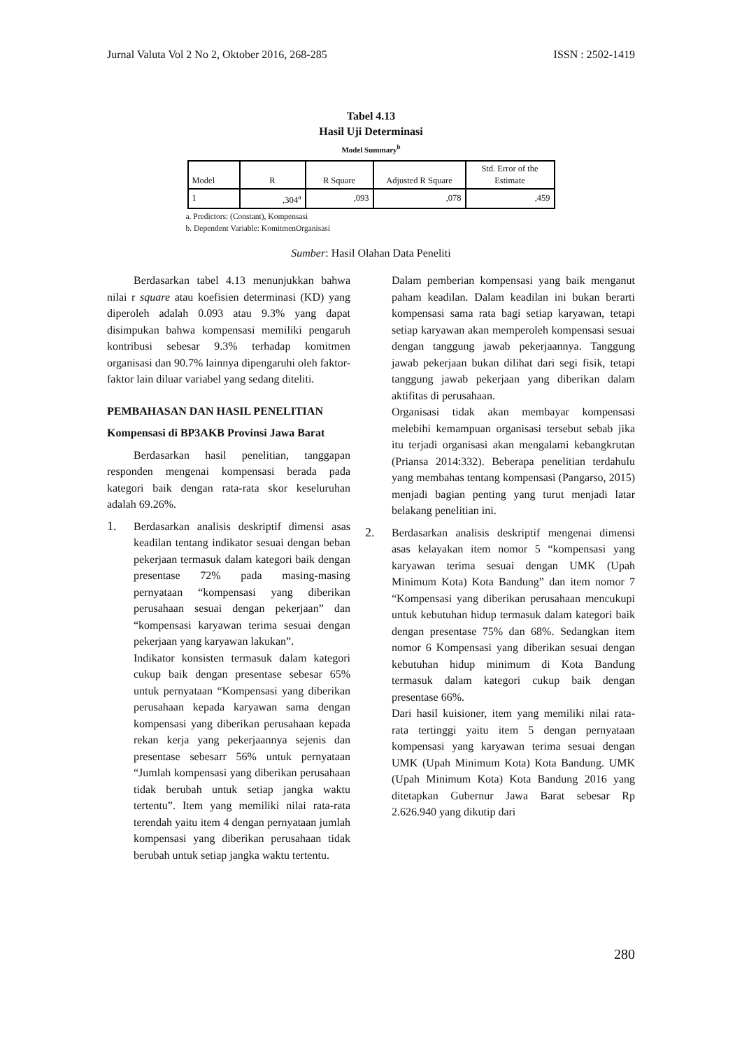Jurnal Valuta Vol 2 No 2, Oktober 2016, 268-285 ISSN : 2502-1419
Tabel 4.13
Hasil Uji Determinasi
Model Summary<sup>b</sup>
| Model | R | R Square | Adjusted R Square | Std. Error of the Estimate |
| --- | --- | --- | --- | --- |
| 1 | ,304<sup>a</sup> | ,093 | ,078 | ,459 |
a. Predictors: (Constant), Kompensasi
b. Dependent Variable: KomitmenOrganisasi
Sumber: Hasil Olahan Data Peneliti
Berdasarkan tabel 4.13 menunjukkan bahwa nilai r square atau koefisien determinasi (KD) yang diperoleh adalah 0.093 atau 9.3% yang dapat disimpukan bahwa kompensasi memiliki pengaruh kontribusi sebesar 9.3% terhadap komitmen organisasi dan 90.7% lainnya dipengaruhi oleh faktor-faktor lain diluar variabel yang sedang diteliti.
PEMBAHASAN DAN HASIL PENELITIAN
Kompensasi di BP3AKB Provinsi Jawa Barat
Berdasarkan hasil penelitian, tanggapan responden mengenai kompensasi berada pada kategori baik dengan rata-rata skor keseluruhan adalah 69.26%.
1. Berdasarkan analisis deskriptif dimensi asas keadilan tentang indikator sesuai dengan beban pekerjaan termasuk dalam kategori baik dengan presentase 72% pada masing-masing pernyataan “kompensasi yang diberikan perusahaan sesuai dengan pekerjaan” dan “kompensasi karyawan terima sesuai dengan pekerjaan yang karyawan lakukan”.
Indikator konsisten termasuk dalam kategori cukup baik dengan presentase sebesar 65% untuk pernyataan “Kompensasi yang diberikan perusahaan kepada karyawan sama dengan kompensasi yang diberikan perusahaan kepada rekan kerja yang pekerjaannya sejenis dan presentase sebesarr 56% untuk pernyataan “Jumlah kompensasi yang diberikan perusahaan tidak berubah untuk setiap jangka waktu tertentu”. Item yang memiliki nilai rata-rata terendah yaitu item 4 dengan pernyataan jumlah kompensasi yang diberikan perusahaan tidak berubah untuk setiap jangka waktu tertentu.
Dalam pemberian kompensasi yang baik menganut paham keadilan. Dalam keadilan ini bukan berarti kompensasi sama rata bagi setiap karyawan, tetapi setiap karyawan akan memperoleh kompensasi sesuai dengan tanggung jawab pekerjaannya. Tanggung jawab pekerjaan bukan dilihat dari segi fisik, tetapi tanggung jawab pekerjaan yang diberikan dalam aktifitas di perusahaan.
Organisasi tidak akan membayar kompensasi melebihi kemampuan organisasi tersebut sebab jika itu terjadi organisasi akan mengalami kebangkrutan (Priansa 2014:332). Beberapa penelitian terdahulu yang membahas tentang kompensasi (Pangarso, 2015) menjadi bagian penting yang turut menjadi latar belakang penelitian ini.
2. Berdasarkan analisis deskriptif mengenai dimensi asas kelayakan item nomor 5 “kompensasi yang karyawan terima sesuai dengan UMK (Upah Minimum Kota) Kota Bandung” dan item nomor 7 “Kompensasi yang diberikan perusahaan mencukupi untuk kebutuhan hidup termasuk dalam kategori baik dengan presentase 75% dan 68%. Sedangkan item nomor 6 Kompensasi yang diberikan sesuai dengan kebutuhan hidup minimum di Kota Bandung termasuk dalam kategori cukup baik dengan presentase 66%.
Dari hasil kuisioner, item yang memiliki nilai rata-rata tertinggi yaitu item 5 dengan pernyataan kompensasi yang karyawan terima sesuai dengan UMK (Upah Minimum Kota) Kota Bandung. UMK (Upah Minimum Kota) Kota Bandung 2016 yang ditetapkan Gubernur Jawa Barat sebesar Rp 2.626.940 yang dikutip dari
280